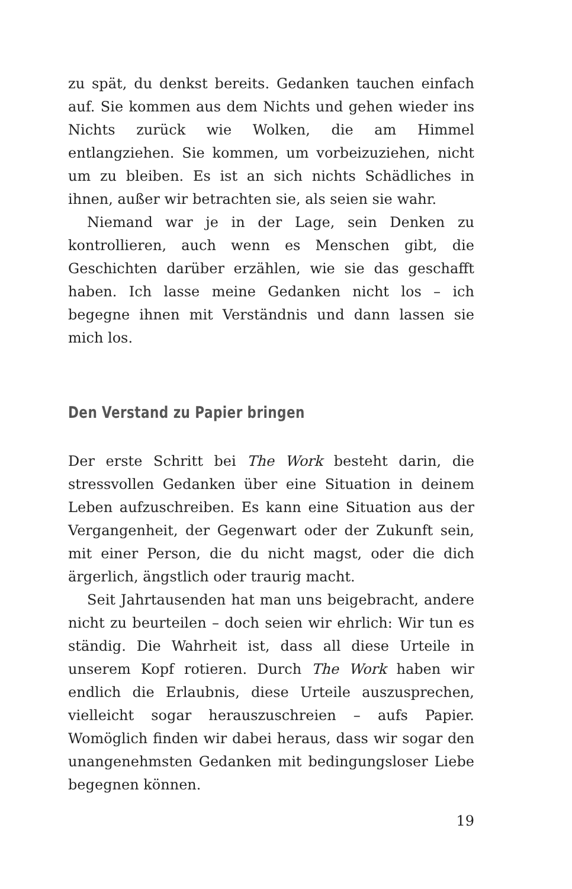zu spät, du denkst bereits. Gedanken tauchen einfach auf. Sie kommen aus dem Nichts und gehen wieder ins Nichts zurück wie Wolken, die am Himmel entlangziehen. Sie kommen, um vorbeizuziehen, nicht um zu bleiben. Es ist an sich nichts Schädliches in ihnen, außer wir betrachten sie, als seien sie wahr.
Niemand war je in der Lage, sein Denken zu kontrollieren, auch wenn es Menschen gibt, die Geschichten darüber erzählen, wie sie das geschafft haben. Ich lasse meine Gedanken nicht los – ich begegne ihnen mit Verständnis und dann lassen sie mich los.
Den Verstand zu Papier bringen
Der erste Schritt bei The Work besteht darin, die stressvollen Gedanken über eine Situation in deinem Leben aufzuschreiben. Es kann eine Situation aus der Vergangenheit, der Gegenwart oder der Zukunft sein, mit einer Person, die du nicht magst, oder die dich ärgerlich, ängstlich oder traurig macht.
Seit Jahrtausenden hat man uns beigebracht, andere nicht zu beurteilen – doch seien wir ehrlich: Wir tun es ständig. Die Wahrheit ist, dass all diese Urteile in unserem Kopf rotieren. Durch The Work haben wir endlich die Erlaubnis, diese Urteile auszusprechen, vielleicht sogar herauszuschreien – aufs Papier. Womöglich finden wir dabei heraus, dass wir sogar den unangenehmsten Gedanken mit bedingungsloser Liebe begegnen können.
19